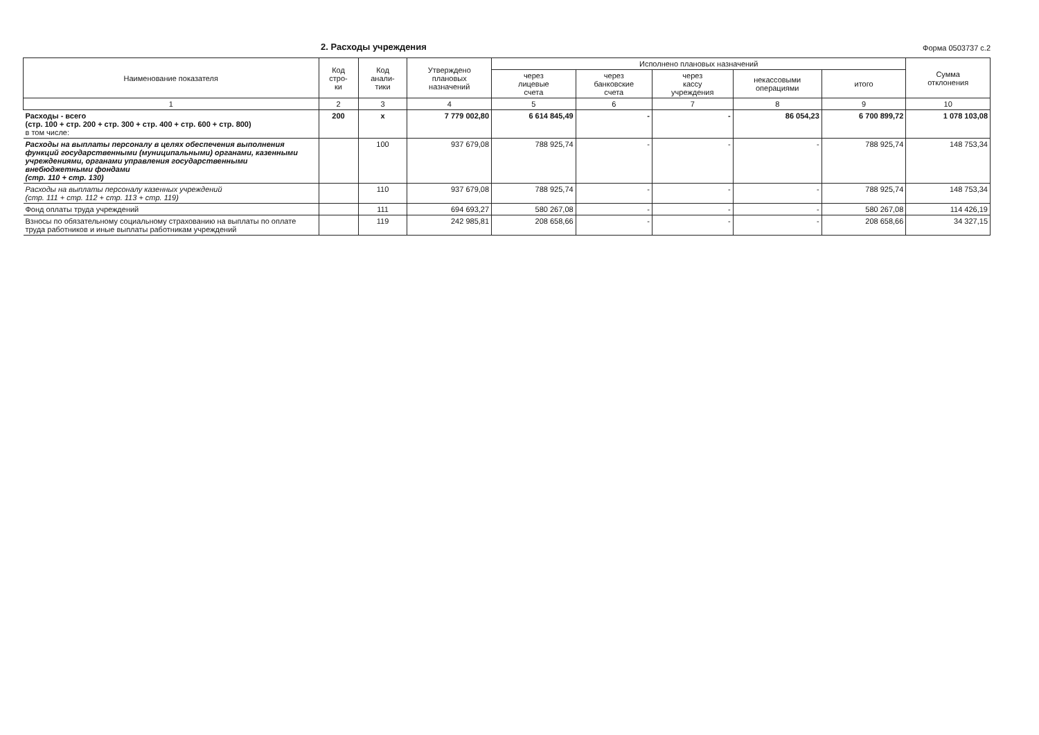2. Расходы учреждения
Форма 0503737 с.2
| Наименование показателя | Код стро- ки | Код анали- тики | Утверждено плановых назначений | Исполнено плановых назначений | | | | | Сумма отклонения |
| --- | --- | --- | --- | --- | --- | --- | --- | --- | --- |
| | | | | через лицевые счета | через банковские счета | через кассу учреждения | некассовыми операциями | итого | |
| 1 | 2 | 3 | 4 | 5 | 6 | 7 | 8 | 9 | 10 |
| Расходы - всего (стр. 100 + стр. 200 + стр. 300 + стр. 400 + стр. 600 + стр. 800) в том числе: | 200 | x | 7 779 002,80 | 6 614 845,49 | - | - | 86 054,23 | 6 700 899,72 | 1 078 103,08 |
| Расходы на выплаты персоналу в целях обеспечения выполнения функций государственными (муниципальными) органами, казенными учреждениями, органами управления государственными внебюджетными фондами (стр. 110 + стр. 130) | | 100 | 937 679,08 | 788 925,74 | - | - | - | 788 925,74 | 148 753,34 |
| Расходы на выплаты персоналу казенных учреждений (стр. 111 + стр. 112 + стр. 113 + стр. 119) | | 110 | 937 679,08 | 788 925,74 | - | - | - | 788 925,74 | 148 753,34 |
| Фонд оплаты труда учреждений | | 111 | 694 693,27 | 580 267,08 | - | - | - | 580 267,08 | 114 426,19 |
| Взносы по обязательному социальному страхованию на выплаты по оплате труда работников и иные выплаты работникам учреждений | | 119 | 242 985,81 | 208 658,66 | - | - | - | 208 658,66 | 34 327,15 |